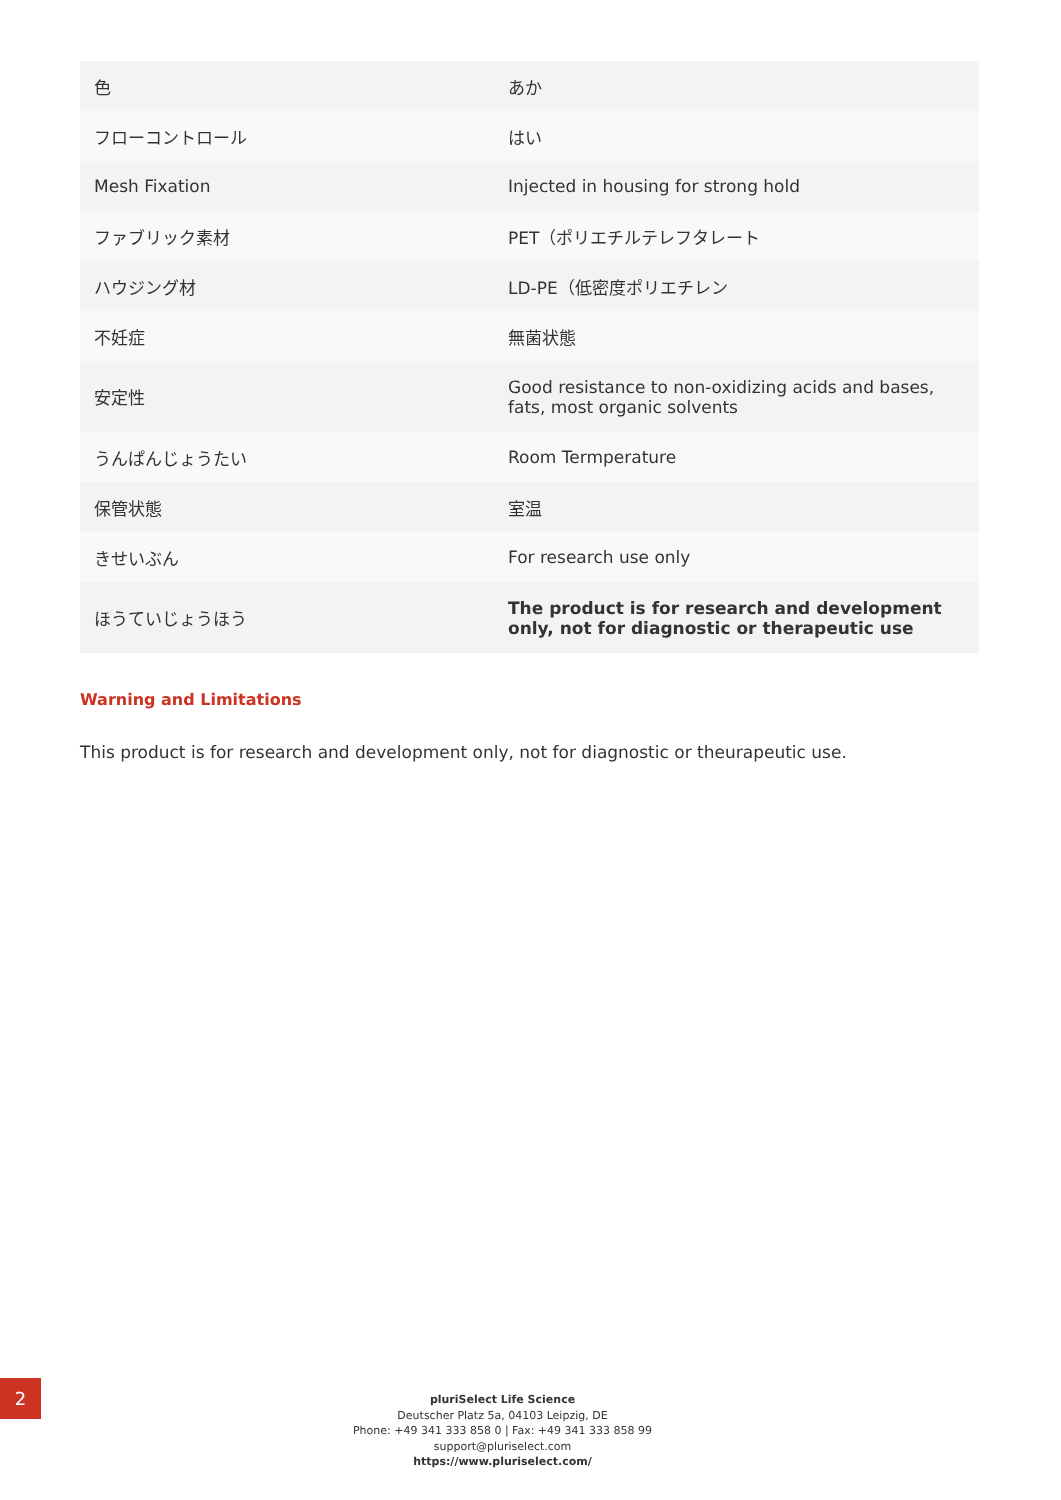| 色 | あか |
| フローコントロール | はい |
| Mesh Fixation | Injected in housing for strong hold |
| ファブリック素材 | PET（ポリエチルテレフタレート |
| ハウジング材 | LD-PE（低密度ポリエチレン |
| 不妊症 | 無菌状態 |
| 安定性 | Good resistance to non-oxidizing acids and bases, fats, most organic solvents |
| うんぱんじょうたい | Room Termperature |
| 保管状態 | 室温 |
| きせいぶん | For research use only |
| ほうていじょうほう | The product is for research and development only, not for diagnostic or therapeutic use |
Warning and Limitations
This product is for research and development only, not for diagnostic or theurapeutic use.
2
pluriSelect Life Science
Deutscher Platz 5a, 04103 Leipzig, DE
Phone: +49 341 333 858 0 | Fax: +49 341 333 858 99
support@pluriselect.com
https://www.pluriselect.com/